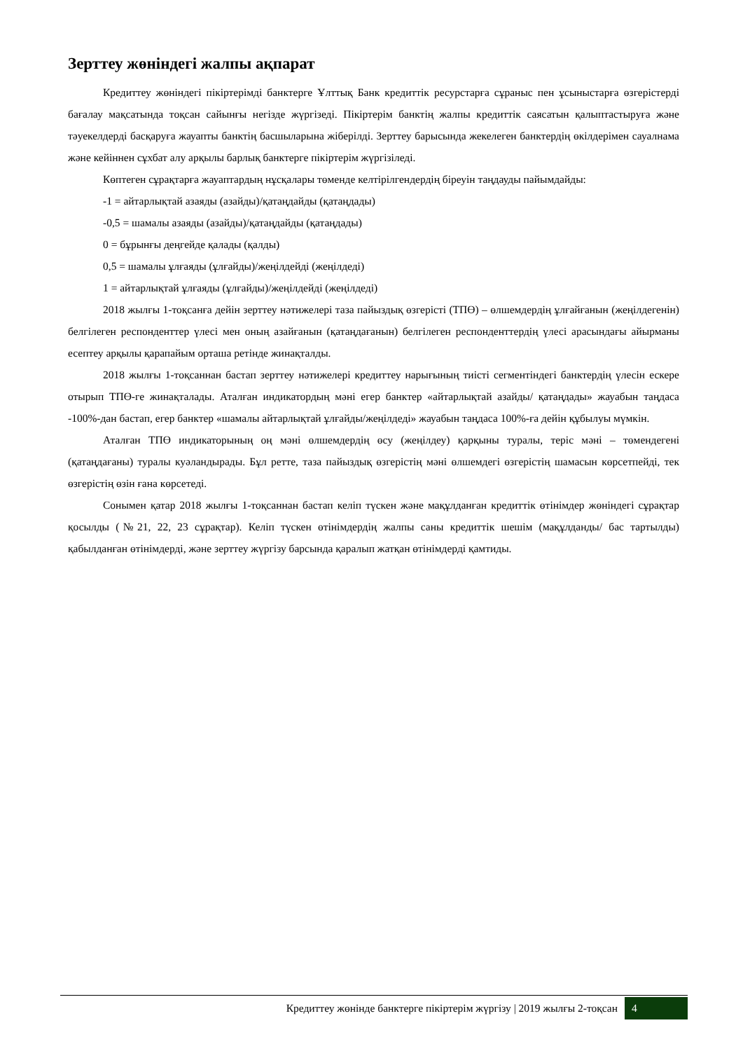Зерттеу жөніндегі жалпы ақпарат
Кредиттеу жөніндегі пікіртерімді банктерге Ұлттық Банк кредиттік ресурстарға сұраныс пен ұсыныстарға өзгерістерді бағалау мақсатында тоқсан сайынғы негізде жүргізеді. Пікіртерім банктің жалпы кредиттік саясатын қалыптастыруға және тәуекелдерді басқаруға жауапты банктің басшыларына жіберілді. Зерттеу барысында жекелеген банктердің өкілдерімен сауалнама және кейіннен сұхбат алу арқылы барлық банктерге пікіртерім жүргізіледі.
Көптеген сұрақтарға жауаптардың нұсқалары төменде келтірілгендердің біреуін таңдауды пайымдайды:
-1 = айтарлықтай азаяды (азайды)/қатаңдайды (қатаңдады)
-0,5 = шамалы азаяды (азайды)/қатаңдайды (қатаңдады)
0 = бұрынғы деңгейде қалады (қалды)
0,5 = шамалы ұлғаяды (ұлғайды)/жеңілдейді (жеңілдеді)
1 = айтарлықтай ұлғаяды (ұлғайды)/жеңілдейді (жеңілдеді)
2018 жылғы 1-тоқсанға дейін зерттеу нәтижелері таза пайыздық өзгерісті (ТПӨ) – өлшемдердің ұлғайғанын (жеңілдегенін) белгілеген респонденттер үлесі мен оның азайғанын (қатаңдағанын) белгілеген респонденттердің үлесі арасындағы айырманы есептеу арқылы қарапайым орташа ретінде жинақталды.
2018 жылғы 1-тоқсаннан бастап зерттеу нәтижелері кредиттеу нарығының тиісті сегментіндегі банктердің үлесін ескере отырып ТПӨ-ге жинақталады. Аталған индикатордың мәні егер банктер «айтарлықтай азайды/ қатаңдады» жауабын таңдаса -100%-дан бастап, егер банктер «шамалы айтарлықтай ұлғайды/жеңілдеді» жауабын таңдаса 100%-ға дейін құбылуы мүмкін.
Аталған ТПӨ индикаторының оң мәні өлшемдердің өсу (жеңілдеу) қарқыны туралы, теріс мәні – төмендегені (қатаңдағаны) туралы куәландырады. Бұл ретте, таза пайыздық өзгерістің мәні өлшемдегі өзгерістің шамасын көрсетпейді, тек өзгерістің өзін ғана көрсетеді.
Сонымен қатар 2018 жылғы 1-тоқсаннан бастап келіп түскен және мақұлданған кредиттік өтінімдер жөніндегі сұрақтар қосылды (№21, 22, 23 сұрақтар). Келіп түскен өтінімдердің жалпы саны кредиттік шешім (мақұлданды/ бас тартылды) қабылданған өтінімдерді, және зерттеу жүргізу барсында қаралып жатқан өтінімдерді қамтиды.
Кредиттеу жөнінде банктерге пікіртерім жүргізу | 2019 жылғы 2-тоқсан
4